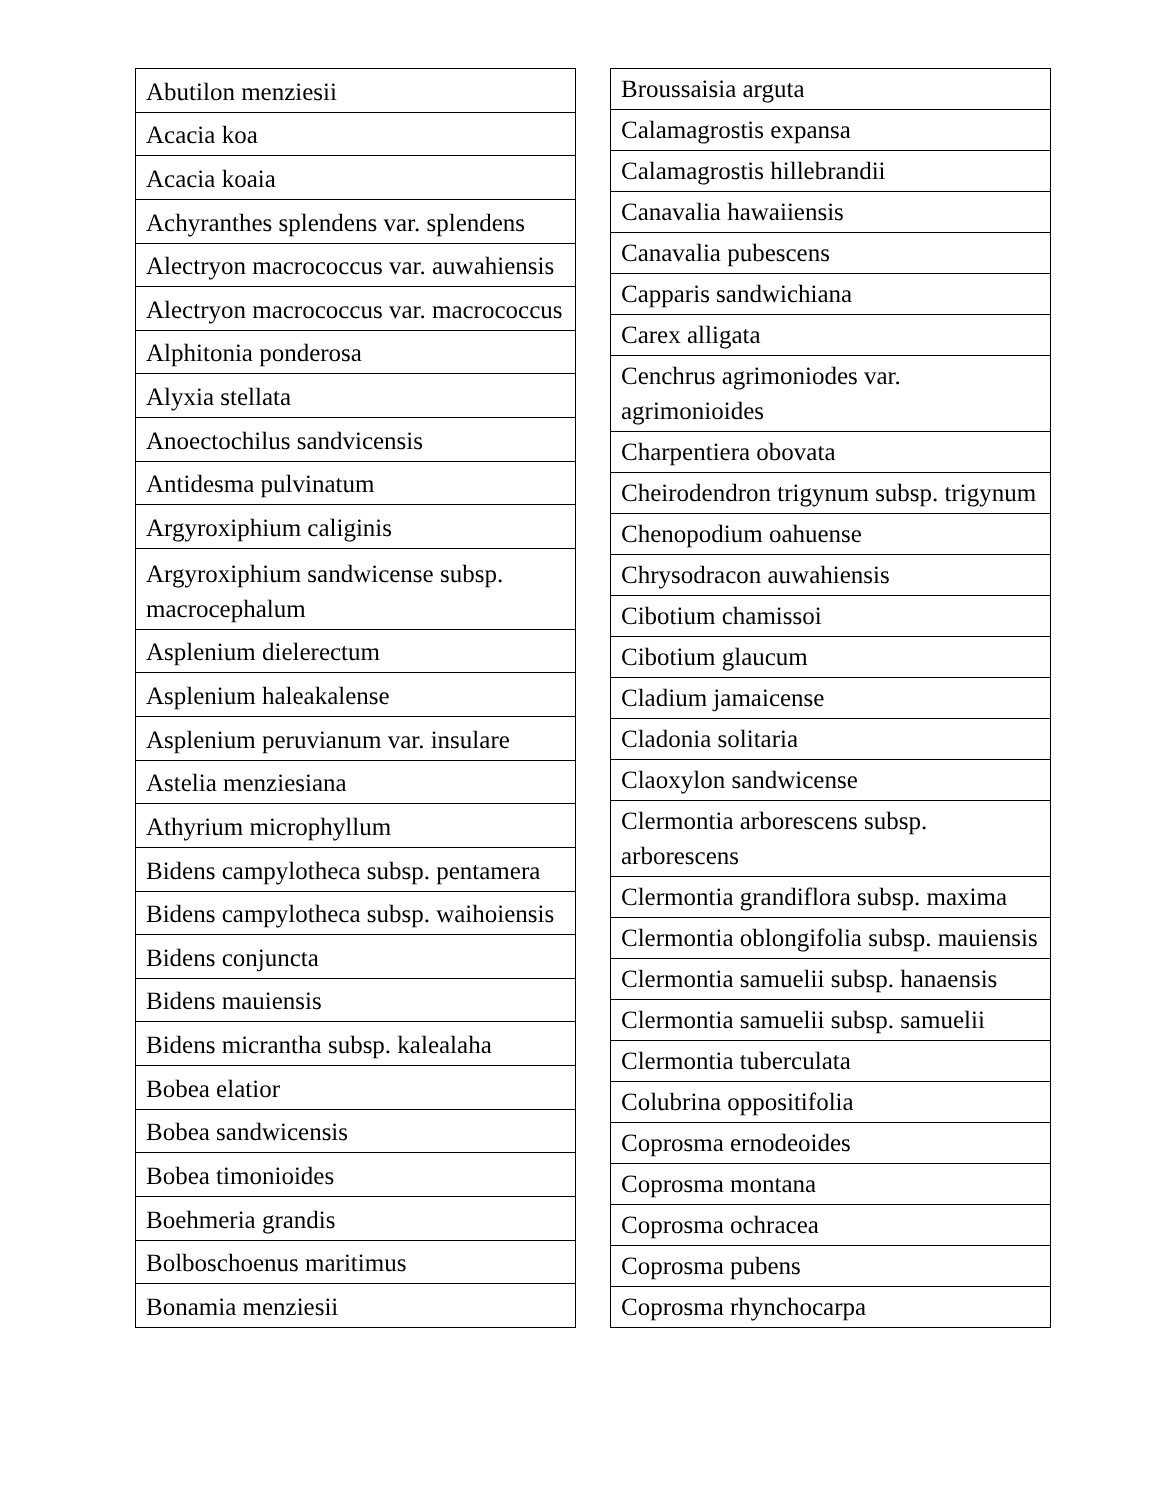| Abutilon menziesii |
| Acacia koa |
| Acacia koaia |
| Achyranthes splendens var. splendens |
| Alectryon macrococcus var. auwahiensis |
| Alectryon macrococcus var. macrococcus |
| Alphitonia ponderosa |
| Alyxia stellata |
| Anoectochilus sandvicensis |
| Antidesma pulvinatum |
| Argyroxiphium caliginis |
| Argyroxiphium sandwicense subsp. macrocephalum |
| Asplenium dielerectum |
| Asplenium haleakalense |
| Asplenium peruvianum var. insulare |
| Astelia menziesiana |
| Athyrium microphyllum |
| Bidens campylotheca subsp. pentamera |
| Bidens campylotheca subsp. waihoiensis |
| Bidens conjuncta |
| Bidens mauiensis |
| Bidens micrantha subsp. kalealaha |
| Bobea elatior |
| Bobea sandwicensis |
| Bobea timonioides |
| Boehmeria grandis |
| Bolboschoenus maritimus |
| Bonamia menziesii |
| Broussaisia arguta |
| Calamagrostis expansa |
| Calamagrostis hillebrandii |
| Canavalia hawaiiensis |
| Canavalia pubescens |
| Capparis sandwichiana |
| Carex alligata |
| Cenchrus agrimoniodes var. agrimonioides |
| Charpentiera obovata |
| Cheirodendron trigynum subsp. trigynum |
| Chenopodium oahuense |
| Chrysodracon auwahiensis |
| Cibotium chamissoi |
| Cibotium glaucum |
| Cladium jamaicense |
| Cladonia solitaria |
| Claoxylon sandwicense |
| Clermontia arborescens subsp. arborescens |
| Clermontia grandiflora subsp. maxima |
| Clermontia oblongifolia subsp. mauiensis |
| Clermontia samuelii subsp. hanaensis |
| Clermontia samuelii subsp. samuelii |
| Clermontia tuberculata |
| Colubrina oppositifolia |
| Coprosma ernodeoides |
| Coprosma montana |
| Coprosma ochracea |
| Coprosma pubens |
| Coprosma rhynchocarpa |